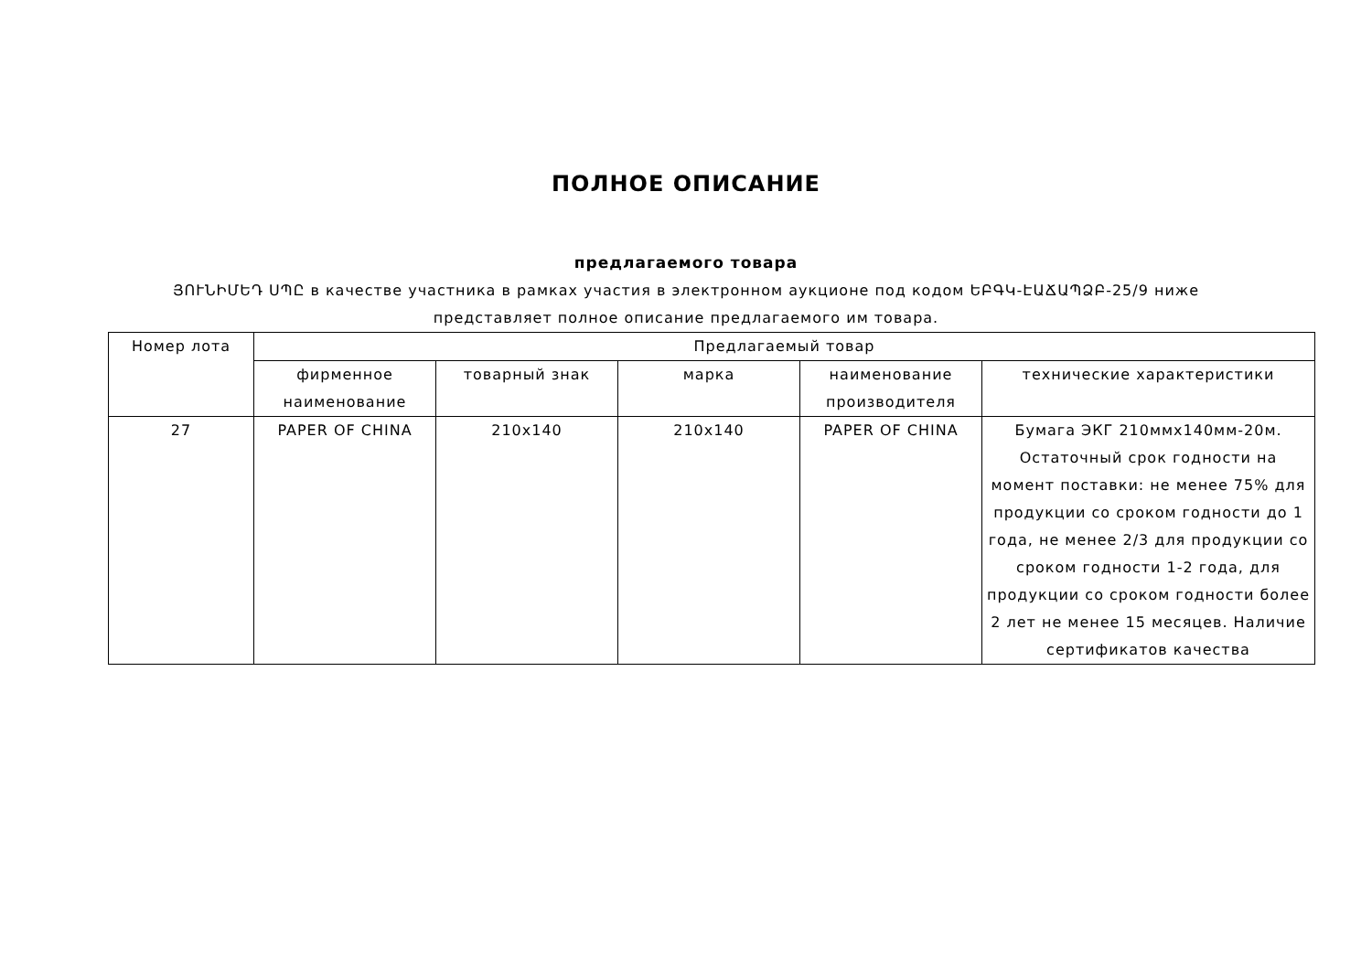ПОЛНОЕ ОПИСАНИЕ
предлагаемого товара
ՅՈՒՆԻՄԵԴ ՍՊԸ в качестве участника в рамках участия в электронном аукционе под кодом ԵԲԳԿ-ԷԱՃԱՊՁԲ-25/9 ниже
представляет полное описание предлагаемого им товара.
| Номер лота | Предлагаемый товар | | | | |
| --- | --- | --- | --- | --- | --- |
| | фирменное наименование | товарный знак | марка | наименование производителя | технические характеристики |
| 27 | PAPER OF CHINA | 210x140 | 210x140 | PAPER OF CHINA | Бумага ЭКГ 210ммх140мм-20м. Остаточный срок годности на момент поставки: не менее 75% для продукции со сроком годности до 1 года, не менее 2/3 для продукции со сроком годности 1-2 года, для продукции со сроком годности более 2 лет не менее 15 месяцев. Наличие сертификатов качества |